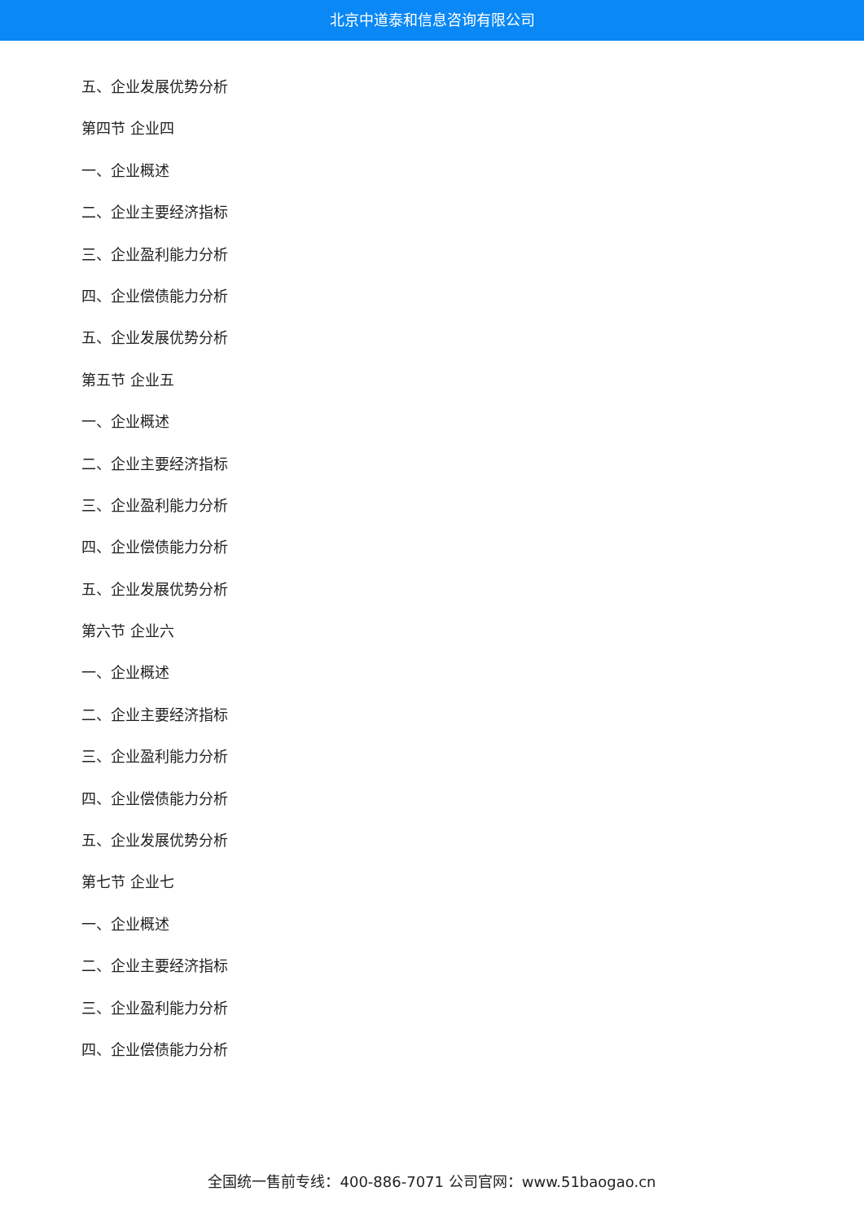北京中道泰和信息咨询有限公司
五、企业发展优势分析
第四节 企业四
一、企业概述
二、企业主要经济指标
三、企业盈利能力分析
四、企业偿债能力分析
五、企业发展优势分析
第五节 企业五
一、企业概述
二、企业主要经济指标
三、企业盈利能力分析
四、企业偿债能力分析
五、企业发展优势分析
第六节 企业六
一、企业概述
二、企业主要经济指标
三、企业盈利能力分析
四、企业偿债能力分析
五、企业发展优势分析
第七节 企业七
一、企业概述
二、企业主要经济指标
三、企业盈利能力分析
四、企业偿债能力分析
全国统一售前专线：400-886-7071 公司官网：www.51baogao.cn